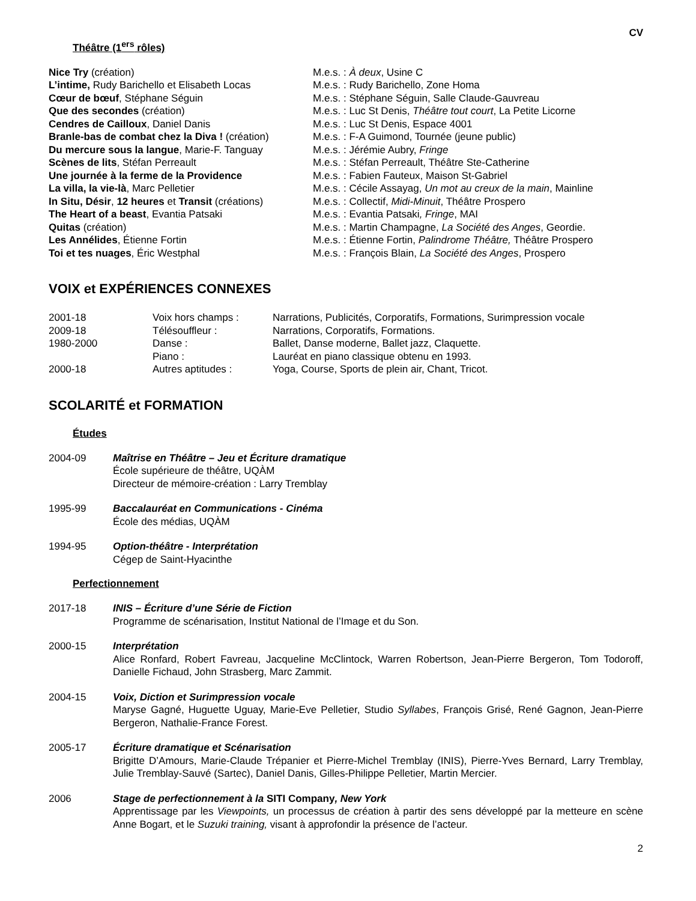CV
Théâtre (1<sup>ers</sup> rôles)
| Nice Try (création) | M.e.s. : À deux , Usine C |
| L’intime, Rudy Barichello et Elisabeth Locas | M.e.s. : Rudy Barichello, Zone Homa |
| Cœur de bœuf , Stéphane Séguin | M.e.s. : Stéphane Séguin, Salle Claude-Gauvreau |
| Que des secondes (création) | M.e.s. : Luc St Denis, Théâtre tout court , La Petite Licorne |
| Cendres de Cailloux , Daniel Danis | M.e.s. : Luc St Denis, Espace 4001 |
| Branle-bas de combat chez la Diva ! (création) | M.e.s. : F-A Guimond, Tournée (jeune public) |
| Du mercure sous la langue , Marie-F. Tanguay | M.e.s. : Jérémie Aubry, Fringe |
| Scènes de lits , Stéfan Perreault | M.e.s. : Stéfan Perreault, Théâtre Ste-Catherine |
| Une journée à la ferme de la Providence | M.e.s. : Fabien Fauteux, Maison St-Gabriel |
| La villa, la vie-là , Marc Pelletier | M.e.s. : Cécile Assayag, Un mot au creux de la main , Mainline |
| In Situ, Désir , 12 heures et Transit (créations) | M.e.s. : Collectif, Midi-Minuit , Théâtre Prospero |
| The Heart of a beast , Evantia Patsaki | M.e.s. : Evantia Patsaki , Fringe , MAI |
| Quitas (création) | M.e.s. : Martin Champagne, La Société des Anges , Geordie. |
| Les Annélides , Étienne Fortin | M.e.s. : Étienne Fortin, Palindrome Théâtre, Théâtre Prospero |
| Toi et tes nuages , Éric Westphal | M.e.s. : François Blain, La Société des Anges , Prospero |
VOIX et EXPÉRIENCES CONNEXES
| 2001-18 | Voix hors champs : | Narrations, Publicités, Corporatifs, Formations, Surimpression vocale |
| 2009-18 | Télésouffleur : | Narrations, Corporatifs, Formations. |
| 1980-2000 | Danse : | Ballet, Danse moderne, Ballet jazz, Claquette. |
| | Piano : | Lauréat en piano classique obtenu en 1993. |
| 2000-18 | Autres aptitudes : | Yoga, Course, Sports de plein air, Chant, Tricot. |
SCOLARITÉ et FORMATION
Études
2004-09 Maîtrise en Théâtre – Jeu et Écriture dramatique
École supérieure de théâtre, UQÀM
Directeur de mémoire-création : Larry Tremblay
1995-99 Baccalauréat en Communications - Cinéma
École des médias, UQÀM
1994-95 Option-théâtre - Interprétation
Cégep de Saint-Hyacinthe
Perfectionnement
2017-18 INIS – Écriture d’une Série de Fiction
Programme de scénarisation, Institut National de l’Image et du Son.
2000-15 Interprétation
Alice Ronfard, Robert Favreau, Jacqueline McClintock, Warren Robertson, Jean-Pierre Bergeron, Tom Todoroff, Danielle Fichaud, John Strasberg, Marc Zammit.
2004-15 Voix, Diction et Surimpression vocale
Maryse Gagné, Huguette Uguay, Marie-Eve Pelletier, Studio Syllabes, François Grisé, René Gagnon, Jean-Pierre Bergeron, Nathalie-France Forest.
2005-17 Écriture dramatique et Scénarisation
Brigitte D’Amours, Marie-Claude Trépanier et Pierre-Michel Tremblay (INIS), Pierre-Yves Bernard, Larry Tremblay, Julie Tremblay-Sauvé (Sartec), Daniel Danis, Gilles-Philippe Pelletier, Martin Mercier.
2006 Stage de perfectionnement à la SITI Company, New York
Apprentissage par les Viewpoints, un processus de création à partir des sens développé par la metteure en scène Anne Bogart, et le Suzuki training, visant à approfondir la présence de l’acteur.
2